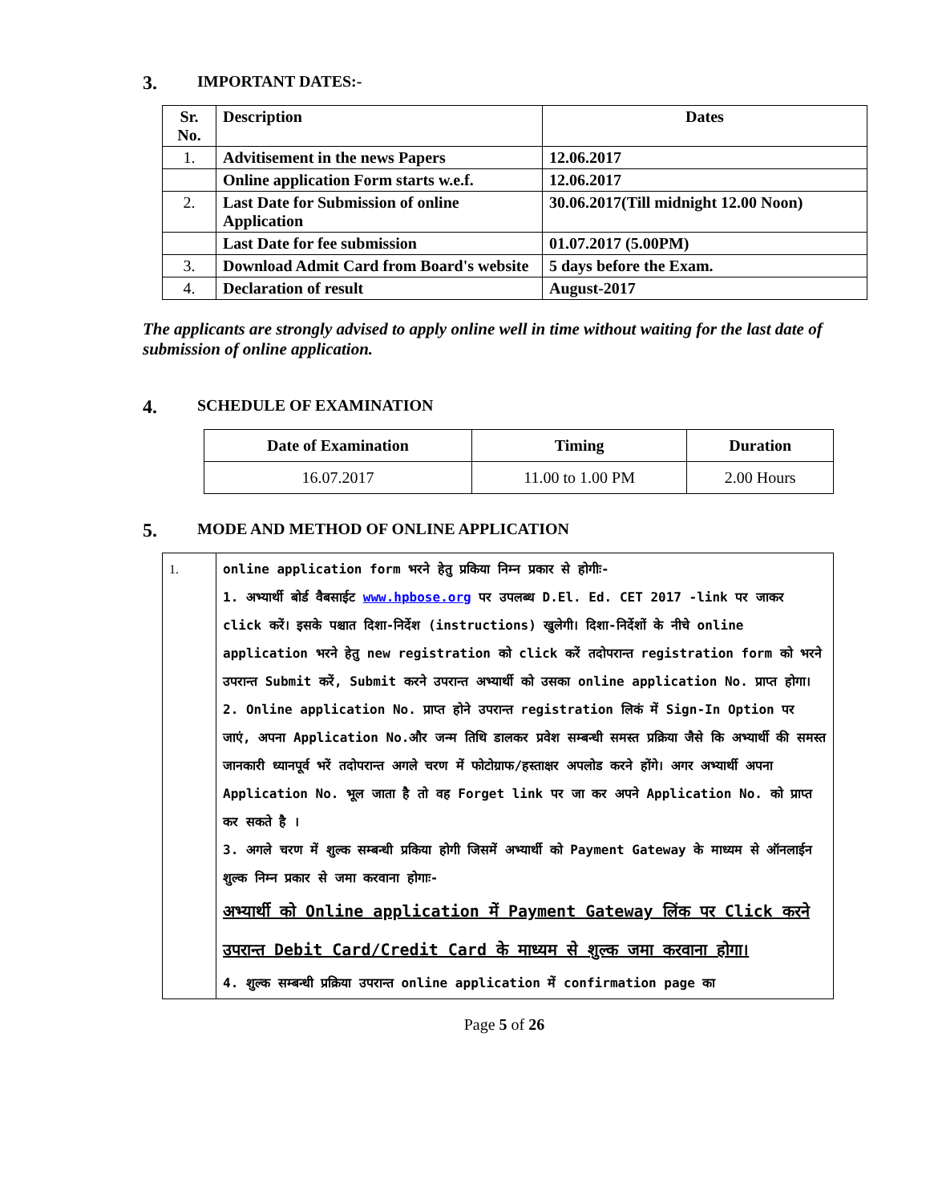3. IMPORTANT DATES:-
| Sr. No. | Description | Dates |
| 1. | Advitisement in the news Papers | 12.06.2017 |
| | Online application Form starts w.e.f. | 12.06.2017 |
| 2. | Last Date for Submission of online Application | 30.06.2017(Till midnight 12.00 Noon) |
| | Last Date for fee submission | 01.07.2017 (5.00PM) |
| 3. | Download Admit Card from Board's website | 5 days before the Exam. |
| 4. | Declaration of result | August-2017 |
The applicants are strongly advised to apply online well in time without waiting for the last date of submission of online application.
4. SCHEDULE OF EXAMINATION
| Date of Examination | Timing | Duration |
| --- | --- | --- |
| 16.07.2017 | 11.00 to 1.00 PM | 2.00 Hours |
5. MODE AND METHOD OF ONLINE APPLICATION
| 1. | online application form भरने हेतु प्रकिया निम्न प्रकार से होगीः- 1. अभ्यार्थी बोर्ड वैबसाईट www.hpbose.org पर उपलब्ध D.El. Ed. CET 2017 -link पर जाकर click करें। इसके पश्चात दिशा-निर्देश (instructions) खुलेगी। दिशा-निर्देशों के नीचे online application भरने हेतु new registration को click करें तदोपरान्त registration form को भरने उपरान्त Submit करें, Submit करने उपरान्त अभ्यार्थी को उसका online application No. प्राप्त होगा। 2. Online application No. प्राप्त होने उपरान्त registration लिकं में Sign-In Option पर जाएं, अपना Application No.और जन्म तिथि डालकर प्रवेश सम्बन्धी समस्त प्रक्रिया जैसे कि अभ्यार्थी की समस्त जानकारी ध्यानपूर्व भरें तदोपरान्त अगले चरण में फोटोग्राफ/हस्ताक्षर अपलोड करने होंगे। अगर अभ्यार्थी अपना Application No. भूल जाता है तो वह Forget link पर जा कर अपने Application No. को प्राप्त कर सकते है । 3. अगले चरण में शुल्क सम्बन्धी प्रकिया होगी जिसमें अभ्यार्थी को Payment Gateway के माध्यम से ऑनलाईन शुल्क निम्न प्रकार से जमा करवाना होगाः- अभ्यार्थी को Online application में Payment Gateway लिंक पर Click करने उपरान्त Debit Card/Credit Card के माध्यम से शुल्क जमा करवाना होगा। 4. शुल्क सम्बन्धी प्रक्रिया उपरान्त online application में confirmation page का |
Page 5 of 26